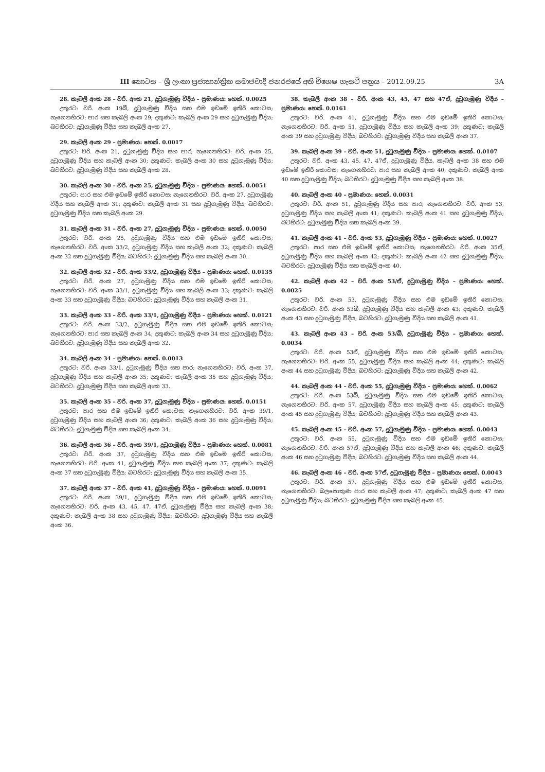III කොටස – ශ්‍රී ලංකා ප්‍රජාතාන්ත්‍රික සමාජවාදී ජනරජයේ අති විශෙෂ ගැසට් පත්‍රය – 2012.09.25 3A
28. කැබලි අංක 28 – වරි. අංක 21, දුටුගැමුණු වීදිය – ප්‍රමාණය: හෙක්. 0.0025
උතුරට: වරි. අංක 19බී, දුටුගැමුණු වීදිය සහ එම ඉඩමේ ඉතිරි කොටස; නැගෙනහිරට: පාර සහ කැබලි අංක 29; දකුණට: කැබලි අංක 29 සහ දුටුගැමුණු වීදිය; බටහිරට: දුටුගැමුණු වීදිය සහ කැබලි අංක 27.
29. කැබලි අංක 29 – ප්‍රමාණය: හෙක්. 0.0017
උතුරට: වරි. අංක 21, දුටුගැමුණු වීදිය සහ පාර; නැගෙනහිරට: වරි. අංක 25, දුටුගැමුණු වීදිය සහ කැබලි අංක 30; දකුණට: කැබලි අංක 30 සහ දුටුගැමුණු වීදිය; බටහිරට: දුටුගැමුණු වීදිය සහ කැබලි අංක 28.
30. කැබලි අංක 30 – වරි. අංක 25, දුටුගැමුණු වීදිය – ප්‍රමාණය: හෙක්. 0.0051
උතුරට: පාර සහ එම ඉඩමේ ඉතිරි කොටස; නැගෙනහිරට: වරි. අංක 27, දුටුගැමුණු වීදිය සහ කැබලි අංක 31; දකුණට: කැබලි අංක 31 සහ දුටුගැමුණු වීදිය; බටහිරට: දුටුගැමුණු වීදිය සහ කැබලි අංක 29.
31. කැබලි අංක 31 – වරි. අංක 27, දුටුගැමුණු වීදිය – ප්‍රමාණය: හෙක්. 0.0050
උතුරට: වරි. අංක 25, දුටුගැමුණු වීදිය සහ එම ඉඩමේ ඉතිරි කොටස; නැගෙනහිරට: වරි. අංක 33/2, දුටුගැමුණු වීදිය සහ කැබලි අංක 32; දකුණට: කැබලි අංක 32 සහ දුටුගැමුණු වීදිය; බටහිරට: දුටුගැමුණු වීදිය සහ කැබලි අංක 30.
32. කැබලි අංක 32 – වරි. අංක 33/2, දුටුගැමුණු වීදිය – ප්‍රමාණය: හෙක්. 0.0135
උතුරට: වරි. අංක 27, දුටුගැමුණු වීදිය සහ එම ඉඩමේ ඉතිරි කොටස; නැගෙනහිරට: වරි. අංක 33/1, දුටුගැමුණු වීදිය සහ කැබලි අංක 33; දකුණට: කැබලි අංක 33 සහ දුටුගැමුණු වීදිය; බටහිරට: දුටුගැමුණු වීදිය සහ කැබලි අංක 31.
33. කැබලි අංක 33 – වරි. අංක 33/1, දුටුගැමුණු වීදිය – ප්‍රමාණය: හෙක්. 0.0121
උතුරට: වරි. අංක 33/2, දුටුගැමුණු වීදිය සහ එම ඉඩමේ ඉතිරි කොටස; නැගෙනහිරට: පාර සහ කැබලි අංක 34; දකුණට: කැබලි අංක 34 සහ දුටුගැමුණු වීදිය; බටහිරට: දුටුගැමුණු වීදිය සහ කැබලි අංක 32.
34. කැබලි අංක 34 – ප්‍රමාණය: හෙක්. 0.0013
උතුරට: වරි. අංක 33/1, දුටුගැමුණු වීදිය සහ පාර; නැගෙනහිරට: වරි. අංක 37, දුටුගැමුණු වීදිය සහ කැබලි අංක 35; දකුණට: කැබලි අංක 35 සහ දුටුගැමුණු වීදිය; බටහිරට: දුටුගැමුණු වීදිය සහ කැබලි අංක 33.
35. කැබලි අංක 35 – වරි. අංක 37, දුටුගැමුණු වීදිය – ප්‍රමාණය: හෙක්. 0.0151
උතුරට: පාර සහ එම ඉඩමේ ඉතිරි කොටස; නැගෙනහිරට: වරි. අංක 39/1, දුටුගැමුණු වීදිය සහ කැබලි අංක 36; දකුණට: කැබලි අංක 36 සහ දුටුගැමුණු වීදිය; බටහිරට: දුටුගැමුණු වීදිය සහ කැබලි අංක 34.
36. කැබලි අංක 36 – වරි. අංක 39/1, දුටුගැමුණු වීදිය – ප්‍රමාණය: හෙක්. 0.0081
උතුරට: වරි. අංක 37, දුටුගැමුණු වීදිය සහ එම ඉඩමේ ඉතිරි කොටස; නැගෙනහිරට: වරි. අංක 41, දුටුගැමුණු වීදිය සහ කැබලි අංක 37; දකුණට: කැබලි අංක 37 සහ දුටුගැමුණු වීදිය; බටහිරට: දුටුගැමුණු වීදිය සහ කැබලි අංක 35.
37. කැබලි අංක 37 – වරි. අංක 41, දුටුගැමුණු වීදිය – ප්‍රමාණය: හෙක්. 0.0091
උතුරට: වරි. අංක 39/1, දුටුගැමුණු වීදිය සහ එම ඉඩමේ ඉතිරි කොටස; නැගෙනහිරට: වරි. අංක 43, 45, 47, 47ඒ, දුටුගැමුණු වීදිය සහ කැබලි අංක 38; දකුණට: කැබලි අංක 38 සහ දුටුගැමුණු වීදිය; බටහිරට: දුටුගැමුණු වීදිය සහ කැබලි අංක 36.
38. කැබලි අංක 38 – වරි. අංක 43, 45, 47 සහ 47ඒ, දුටුගැමුණු වීදිය – ප්‍රමාණය: හෙක්. 0.0161
උතුරට: වරි. අංක 41, දුටුගැමුණු වීදිය සහ එම ඉඩමේ ඉතිරි කොටස; නැගෙනහිරට: වරි. අංක 51, දුටුගැමුණු වීදිය සහ කැබලි අංක 39; දකුණට: කැබලි අංක 39 සහ දුටුගැමුණු වීදිය; බටහිරට: දුටුගැමුණු වීදිය සහ කැබලි අංක 37.
39. කැබලි අංක 39 – වරි. අංක 51, දුටුගැමුණු වීදිය – ප්‍රමාණය: හෙක්. 0.0107
උතුරට: වරි. අංක 43, 45, 47, 47ඒ, දුටුගැමුණු වීදිය, කැබලි අංක 38 සහ එම ඉඩමේ ඉතිරි කොටස; නැගෙනහිරට: පාර සහ කැබලි අංක 40; දකුණට: කැබලි අංක 40 සහ දුටුගැමුණු වීදිය; බටහිරට: දුටුගැමුණු වීදිය සහ කැබලි අංක 38.
40. කැබලි අංක 40 – ප්‍රමාණය: හෙක්. 0.0031
උතුරට: වරි. අංක 51, දුටුගැමුණු වීදිය සහ පාර; නැගෙනහිරට: වරි. අංක 53, දුටුගැමුණු වීදිය සහ කැබලි අංක 41; දකුණට: කැබලි අංක 41 සහ දුටුගැමුණු වීදිය; බටහිරට: දුටුගැමුණු වීදිය සහ කැබලි අංක 39.
41. කැබලි අංක 41 – වරි. අංක 53, දුටුගැමුණු වීදිය – ප්‍රමාණය: හෙක්. 0.0027
උතුරට: පාර සහ එම ඉඩමේ ඉතිරි කොටස; නැගෙනහිරට: වරි. අංක 35ඒ, දුටුගැමුණු වීදිය සහ කැබලි අංක 42; දකුණට: කැබලි අංක 42 සහ දුටුගැමුණු වීදිය; බටහිරට: දුටුගැමුණු වීදිය සහ කැබලි අංක 40.
42. කැබලි අංක 42 – වරි. අංක 53/ඒ, දුටුගැමුණු වීදිය – ප්‍රමාණය: හෙක්. 0.0025
උතුරට: වරි. අංක 53, දුටුගැමුණු වීදිය සහ එම ඉඩමේ ඉතිරි කොටස; නැගෙනහිරට: වරි. අංක 53බී, දුටුගැමුණු වීදිය සහ කැබලි අංක 43; දකුණට: කැබලි අංක 43 සහ දුටුගැමුණු වීදිය; බටහිරට: දුටුගැමුණු වීදිය සහ කැබලි අංක 41.
43. කැබලි අංක 43 – වරි. අංක 53/බී, දුටුගැමුණු වීදිය – ප්‍රමාණය: හෙක්. 0.0034
උතුරට: වරි. අංක 53ඒ, දුටුගැමුණු වීදිය සහ එම ඉඩමේ ඉතිරි කොටස; නැගෙනහිරට: වරි. අංක 55, දුටුගැමුණු වීදිය සහ කැබලි අංක 44; දකුණට: කැබලි අංක 44 සහ දුටුගැමුණු වීදිය; බටහිරට: දුටුගැමුණු වීදිය සහ කැබලි අංක 42.
44. කැබලි අංක 44 – වරි. අංක 55, දුටුගැමුණු වීදිය – ප්‍රමාණය: හෙක්. 0.0062
උතුරට: වරි. අංක 53බී, දුටුගැමුණු වීදිය සහ එම ඉඩමේ ඉතිරි කොටස; නැගෙනහිරට: වරි. අංක 57, දුටුගැමුණු වීදිය සහ කැබලි අංක 45; දකුණට: කැබලි අංක 45 සහ දුටුගැමුණු වීදිය; බටහිරට: දුටුගැමුණු වීදිය සහ කැබලි අංක 43.
45. කැබලි අංක 45 – වරි. අංක 57, දුටුගැමුණු වීදිය – ප්‍රමාණය: හෙක්. 0.0043
උතුරට: වරි. අංක 55, දුටුගැමුණු වීදිය සහ එම ඉඩමේ ඉතිරි කොටස; නැගෙනහිරට: වරි. අංක 57ඒ, දුටුගැමුණු වීදිය සහ කැබලි අංක 46; දකුණට: කැබලි අංක 46 සහ දුටුගැමුණු වීදිය; බටහිරට: දුටුගැමුණු වීදිය සහ කැබලි අංක 44.
46. කැබලි අංක 46 – වරි. අංක 57ඒ, දුටුගැමුණු වීදිය – ප්‍රමාණය: හෙක්. 0.0043
උතුරට: වරි. අංක 57, දුටුගැමුණු වීදිය සහ එම ඉඩමේ ඉතිරි කොටස; නැගෙනහිරට: බලපොකුණ පාර සහ කැබලි අංක 47; දකුණට: කැබලි අංක 47 සහ දුටුගැමුණු වීදිය; බටහිරට: දුටුගැමුණු වීදිය සහ කැබලි අංක 45.